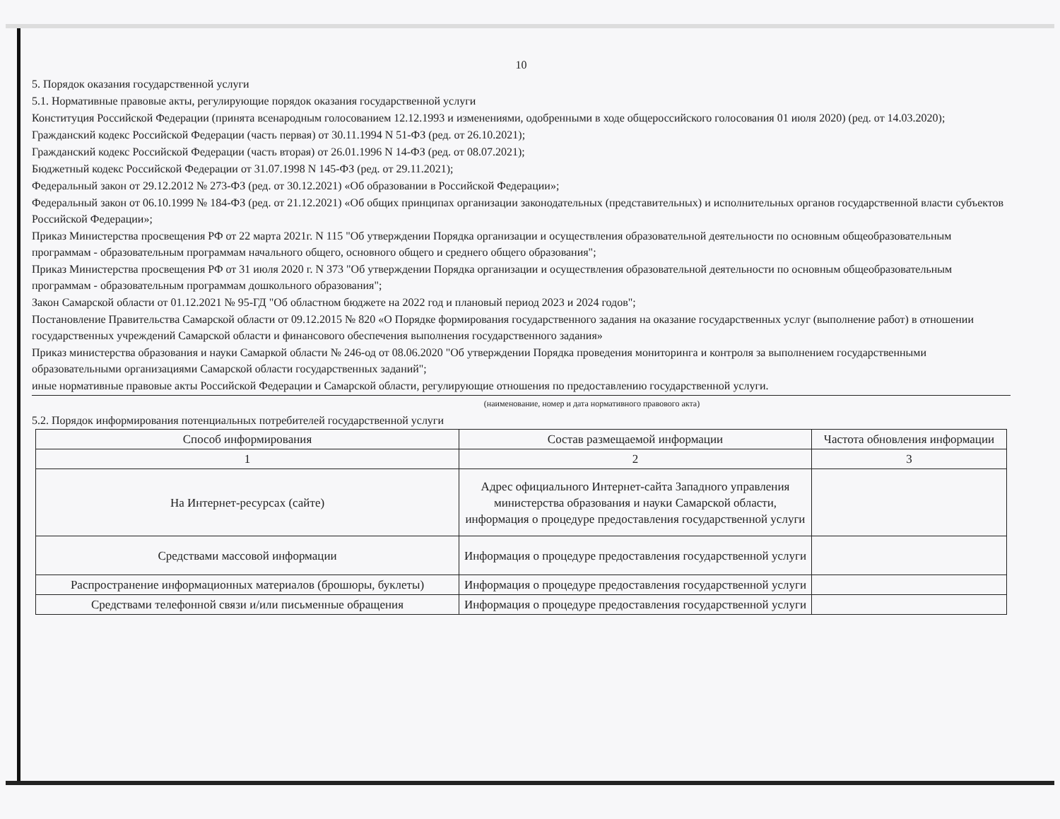10
5. Порядок оказания государственной услуги
5.1. Нормативные правовые акты, регулирующие порядок оказания государственной услуги
Конституция Российской Федерации (принята всенародным голосованием 12.12.1993 и изменениями, одобренными в ходе общероссийского голосования 01 июля 2020) (ред. от 14.03.2020);
Гражданский кодекс Российской Федерации (часть первая) от 30.11.1994 N 51-ФЗ (ред. от 26.10.2021);
Гражданский кодекс Российской Федерации (часть вторая) от 26.01.1996 N 14-ФЗ (ред. от 08.07.2021);
Бюджетный кодекс Российской Федерации от 31.07.1998 N 145-ФЗ (ред. от 29.11.2021);
Федеральный закон от 29.12.2012 № 273-ФЗ (ред. от 30.12.2021) «Об образовании в Российской Федерации»;
Федеральный закон от 06.10.1999 № 184-ФЗ (ред. от 21.12.2021) «Об общих принципах организации законодательных (представительных) и исполнительных органов государственной власти субъектов Российской Федерации»;
Приказ Министерства просвещения РФ от 22 марта 2021г. N 115 "Об утверждении Порядка организации и осуществления образовательной деятельности по основным общеобразовательным программам - образовательным программам начального общего, основного общего и среднего общего образования";
Приказ Министерства просвещения РФ от 31 июля 2020 г. N 373 "Об утверждении Порядка организации и осуществления образовательной деятельности по основным общеобразовательным программам - образовательным программам дошкольного образования";
Закон Самарской области от 01.12.2021 № 95-ГД "Об областном бюджете на 2022 год и плановый период 2023 и 2024 годов";
Постановление Правительства Самарской области от 09.12.2015 № 820 «О Порядке формирования государственного задания на оказание государственных услуг (выполнение работ) в отношении государственных учреждений Самарской области и финансового обеспечения выполнения государственного задания»
Приказ министерства образования и науки Самаркой области № 246-од от 08.06.2020 "Об утверждении Порядка проведения мониторинга и контроля за выполнением государственными образовательными организациями Самарской области государственных заданий";
иные нормативные правовые акты Российской Федерации и Самарской области, регулирующие отношения по предоставлению государственной услуги.
(наименование, номер и дата нормативного правового акта)
5.2. Порядок информирования потенциальных потребителей государственной услуги
| Способ информирования | Состав размещаемой информации | Частота обновления информации |
| --- | --- | --- |
| 1 | 2 | 3 |
| На Интернет-ресурсах (сайте) | Адрес официального Интернет-сайта Западного управления министерства образования и науки Самарской области, информация о процедуре предоставления государственной услуги | |
| Средствами массовой информации | Информация о процедуре предоставления государственной услуги | |
| Распространение информационных материалов (брошюры, буклеты) | Информация о процедуре предоставления государственной услуги | |
| Средствами телефонной связи и/или письменные обращения | Информация о процедуре предоставления государственной услуги | |